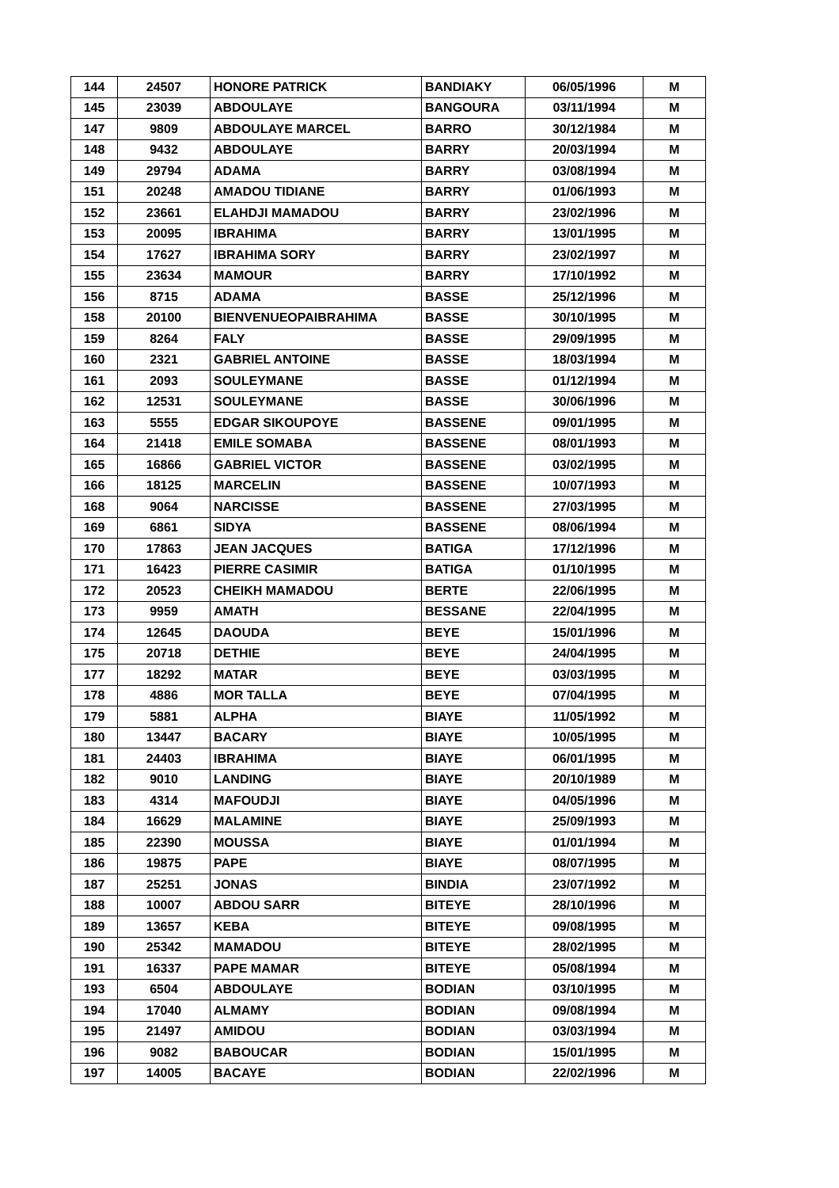| 144 | 24507 | HONORE PATRICK | BANDIAKY | 06/05/1996 | M |
| 145 | 23039 | ABDOULAYE | BANGOURA | 03/11/1994 | M |
| 147 | 9809 | ABDOULAYE MARCEL | BARRO | 30/12/1984 | M |
| 148 | 9432 | ABDOULAYE | BARRY | 20/03/1994 | M |
| 149 | 29794 | ADAMA | BARRY | 03/08/1994 | M |
| 151 | 20248 | AMADOU TIDIANE | BARRY | 01/06/1993 | M |
| 152 | 23661 | ELAHDJI MAMADOU | BARRY | 23/02/1996 | M |
| 153 | 20095 | IBRAHIMA | BARRY | 13/01/1995 | M |
| 154 | 17627 | IBRAHIMA SORY | BARRY | 23/02/1997 | M |
| 155 | 23634 | MAMOUR | BARRY | 17/10/1992 | M |
| 156 | 8715 | ADAMA | BASSE | 25/12/1996 | M |
| 158 | 20100 | BIENVENUEOPAIBRAHIMA | BASSE | 30/10/1995 | M |
| 159 | 8264 | FALY | BASSE | 29/09/1995 | M |
| 160 | 2321 | GABRIEL ANTOINE | BASSE | 18/03/1994 | M |
| 161 | 2093 | SOULEYMANE | BASSE | 01/12/1994 | M |
| 162 | 12531 | SOULEYMANE | BASSE | 30/06/1996 | M |
| 163 | 5555 | EDGAR SIKOUPOYE | BASSENE | 09/01/1995 | M |
| 164 | 21418 | EMILE SOMABA | BASSENE | 08/01/1993 | M |
| 165 | 16866 | GABRIEL VICTOR | BASSENE | 03/02/1995 | M |
| 166 | 18125 | MARCELIN | BASSENE | 10/07/1993 | M |
| 168 | 9064 | NARCISSE | BASSENE | 27/03/1995 | M |
| 169 | 6861 | SIDYA | BASSENE | 08/06/1994 | M |
| 170 | 17863 | JEAN JACQUES | BATIGA | 17/12/1996 | M |
| 171 | 16423 | PIERRE CASIMIR | BATIGA | 01/10/1995 | M |
| 172 | 20523 | CHEIKH MAMADOU | BERTE | 22/06/1995 | M |
| 173 | 9959 | AMATH | BESSANE | 22/04/1995 | M |
| 174 | 12645 | DAOUDA | BEYE | 15/01/1996 | M |
| 175 | 20718 | DETHIE | BEYE | 24/04/1995 | M |
| 177 | 18292 | MATAR | BEYE | 03/03/1995 | M |
| 178 | 4886 | MOR TALLA | BEYE | 07/04/1995 | M |
| 179 | 5881 | ALPHA | BIAYE | 11/05/1992 | M |
| 180 | 13447 | BACARY | BIAYE | 10/05/1995 | M |
| 181 | 24403 | IBRAHIMA | BIAYE | 06/01/1995 | M |
| 182 | 9010 | LANDING | BIAYE | 20/10/1989 | M |
| 183 | 4314 | MAFOUDJI | BIAYE | 04/05/1996 | M |
| 184 | 16629 | MALAMINE | BIAYE | 25/09/1993 | M |
| 185 | 22390 | MOUSSA | BIAYE | 01/01/1994 | M |
| 186 | 19875 | PAPE | BIAYE | 08/07/1995 | M |
| 187 | 25251 | JONAS | BINDIA | 23/07/1992 | M |
| 188 | 10007 | ABDOU SARR | BITEYE | 28/10/1996 | M |
| 189 | 13657 | KEBA | BITEYE | 09/08/1995 | M |
| 190 | 25342 | MAMADOU | BITEYE | 28/02/1995 | M |
| 191 | 16337 | PAPE MAMAR | BITEYE | 05/08/1994 | M |
| 193 | 6504 | ABDOULAYE | BODIAN | 03/10/1995 | M |
| 194 | 17040 | ALMAMY | BODIAN | 09/08/1994 | M |
| 195 | 21497 | AMIDOU | BODIAN | 03/03/1994 | M |
| 196 | 9082 | BABOUCAR | BODIAN | 15/01/1995 | M |
| 197 | 14005 | BACAYE | BODIAN | 22/02/1996 | M |